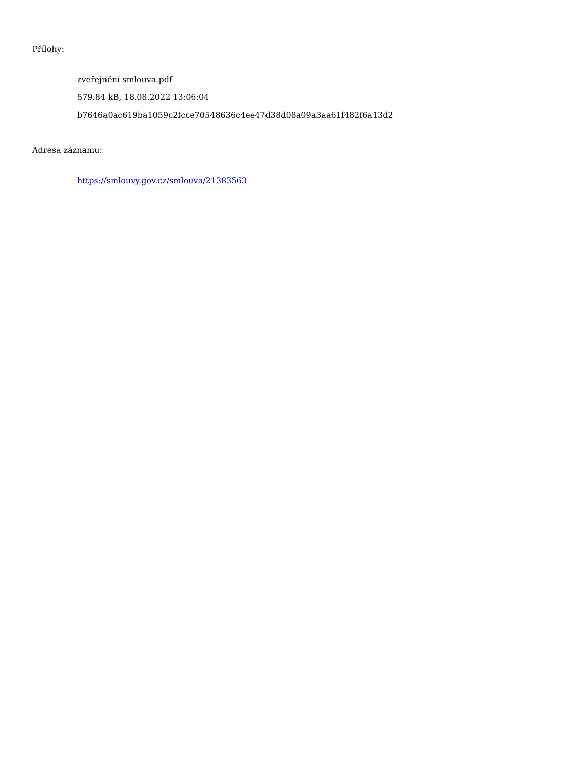Přílohy:
zveřejnění smlouva.pdf
579.84 kB, 18.08.2022 13:06:04
b7646a0ac619ba1059c2fcce70548636c4ee47d38d08a09a3aa61f482f6a13d2
Adresa záznamu:
https://smlouvy.gov.cz/smlouva/21383563